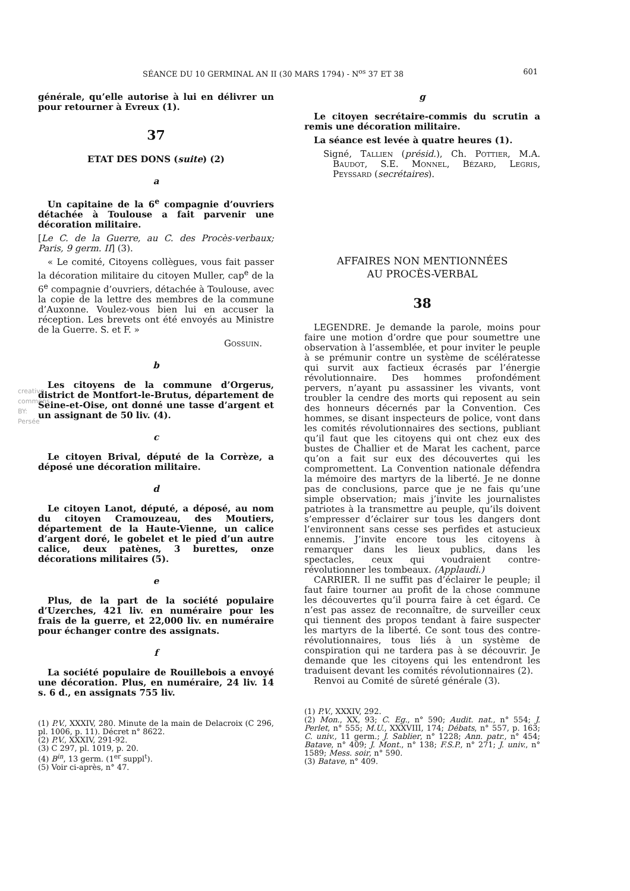SÉANCE DU 10 GERMINAL AN II (30 MARS 1794) - N<sup>os</sup> 37 ET 38 601
générale, qu’elle autorise à lui en délivrer un pour retourner à Evreux (1).
37
ETAT DES DONS (suite) (2)
a
Un capitaine de la 6<sup>e</sup> compagnie d’ouvriers détachée à Toulouse a fait parvenir une décoration militaire.
[Le C. de la Guerre, au C. des Procès-verbaux; Paris, 9 germ. II] (3).
« Le comité, Citoyens collègues, vous fait passer la décoration militaire du citoyen Muller, cap<sup>e</sup> de la 6<sup>e</sup> compagnie d’ouvriers, détachée à Toulouse, avec la copie de la lettre des membres de la commune d’Auxonne. Voulez-vous bien lui en accuser la réception. Les brevets ont été envoyés au Ministre de la Guerre. S. et F. »
Gossuin.
b
Les citoyens de la commune d’Orgerus, district de Montfort-le-Brutus, département de Seine-et-Oise, ont donné une tasse d’argent et un assignant de 50 liv. (4).
c
Le citoyen Brival, député de la Corrèze, a déposé une décoration militaire.
d
Le citoyen Lanot, député, a déposé, au nom du citoyen Cramouzeau, des Moutiers, département de la Haute-Vienne, un calice d’argent doré, le gobelet et le pied d’un autre calice, deux patènes, 3 burettes, onze décorations militaires (5).
e
Plus, de la part de la société populaire d’Uzerches, 421 liv. en numéraire pour les frais de la guerre, et 22,000 liv. en numéraire pour échanger contre des assignats.
f
La société populaire de Rouillebois a envoyé une décoration. Plus, en numéraire, 24 liv. 14 s. 6 d., en assignats 755 liv.
(1) P.V., XXXIV, 280. Minute de la main de Delacroix (C 296, pl. 1006, p. 11). Décret n° 8622.
(2) P.V., XXXIV, 291-92.
(3) C 297, pl. 1019, p. 20.
(4) B<sup>in</sup>, 13 germ. (1<sup>er</sup> suppl<sup>t</sup>).
(5) Voir ci-après, n° 47.
g
Le citoyen secrétaire-commis du scrutin a remis une décoration militaire.
La séance est levée à quatre heures (1).
Signé, Tallien (présid.), Ch. Pottier, M.A. Baudot, S.E. Monnel, Bézard, Legris, Peyssard (secrétaires).
AFFAIRES NON MENTIONNÉES
AU PROCÈS-VERBAL
38
LEGENDRE. Je demande la parole, moins pour faire une motion d’ordre que pour soumettre une observation à l’assemblée, et pour inviter le peuple à se prémunir contre un système de scélératesse qui survit aux factieux écrasés par l’énergie révolutionnaire. Des hommes profondément pervers, n’ayant pu assassiner les vivants, vont troubler la cendre des morts qui reposent au sein des honneurs décernés par la Convention. Ces hommes, se disant inspecteurs de police, vont dans les comités révolutionnaires des sections, publiant qu’il faut que les citoyens qui ont chez eux des bustes de Challier et de Marat les cachent, parce qu’on a fait sur eux des découvertes qui les compromettent. La Convention nationale défendra la mémoire des martyrs de la liberté. Je ne donne pas de conclusions, parce que je ne fais qu’une simple observation; mais j’invite les journalistes patriotes à la transmettre au peuple, qu’ils doivent s’empresser d’éclairer sur tous les dangers dont l’environnent sans cesse ses perfides et astucieux ennemis. J’invite encore tous les citoyens à remarquer dans les lieux publics, dans les spectacles, ceux qui voudraient contre-révolutionner les tombeaux. (Applaudi.)
CARRIER. Il ne suffit pas d’éclairer le peuple; il faut faire tourner au profit de la chose commune les découvertes qu’il pourra faire à cet égard. Ce n’est pas assez de reconnaître, de surveiller ceux qui tiennent des propos tendant à faire suspecter les martyrs de la liberté. Ce sont tous des contre-révolutionnaires, tous liés à un système de conspiration qui ne tardera pas à se découvrir. Je demande que les citoyens qui les entendront les traduisent devant les comités révolutionnaires (2).
Renvoi au Comité de sûreté générale (3).
(1) P.V., XXXIV, 292.
(2) Mon., XX, 93; C. Eg., n° 590; Audit. nat., n° 554; J. Perlet, n° 555; M.U., XXXVIII, 174; Débats, n° 557, p. 163; C. univ., 11 germ.; J. Sablier, n° 1228; Ann. patr., n° 454; Batave, n° 409; J. Mont., n° 138; F.S.P., n° 271; J. univ., n° 1589; Mess. soir, n° 590.
(3) Batave, n° 409.
creative commons BY: Persée